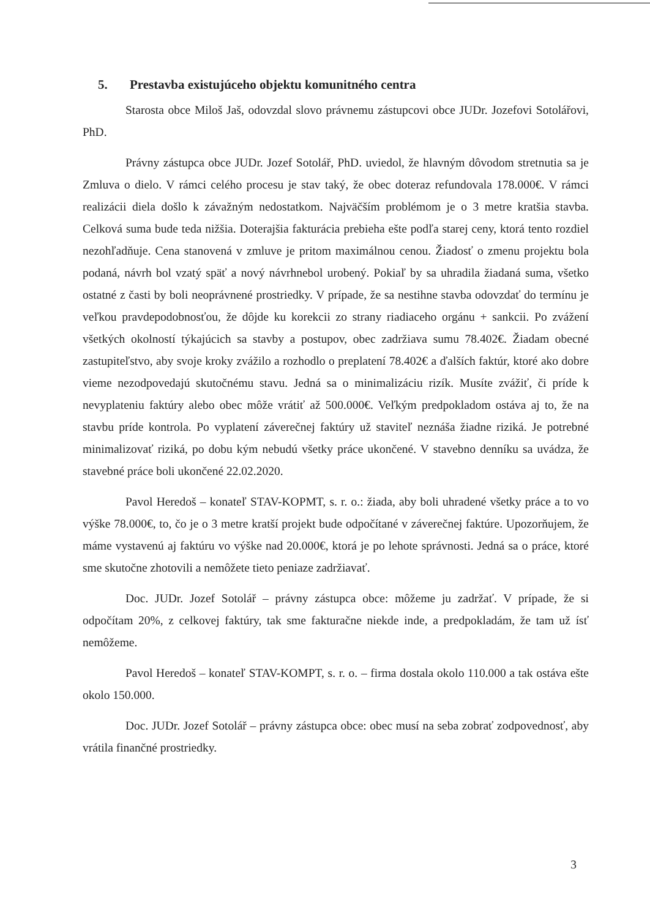5. Prestavba existujúceho objektu komunitného centra
Starosta obce Miloš Jaš, odovzdal slovo právnemu zástupcovi obce JUDr. Jozefovi Sotolářovi, PhD.
Právny zástupca obce JUDr. Jozef Sotolář, PhD. uviedol, že hlavným dôvodom stretnutia sa je Zmluva o dielo. V rámci celého procesu je stav taký, že obec doteraz refundovala 178.000€. V rámci realizácii diela došlo k závažným nedostatkom. Najväčším problémom je o 3 metre kratšia stavba. Celková suma bude teda nižšia. Doterajšia fakturácia prebieha ešte podľa starej ceny, ktorá tento rozdiel nezohľadňuje. Cena stanovená v zmluve je pritom maximálnou cenou. Žiadosť o zmenu projektu bola podaná, návrh bol vzatý späť a nový návrhnebol urobený. Pokiaľ by sa uhradila žiadaná suma, všetko ostatné z časti by boli neoprávnené prostriedky. V prípade, že sa nestihne stavba odovzdať do termínu je veľkou pravdepodobnosťou, že dôjde ku korekcii zo strany riadiaceho orgánu + sankcii. Po zvážení všetkých okolností týkajúcich sa stavby a postupov, obec zadržiava sumu 78.402€. Žiadam obecné zastupiteľstvo, aby svoje kroky zvážilo a rozhodlo o preplatení 78.402€ a ďalších faktúr, ktoré ako dobre vieme nezodpovedajú skutočnému stavu. Jedná sa o minimalizáciu rizík. Musíte zvážiť, či príde k nevyplateniu faktúry alebo obec môže vrátiť až 500.000€. Veľkým predpokladom ostáva aj to, že na stavbu príde kontrola. Po vyplatení záverečnej faktúry už staviteľ neznáša žiadne riziká. Je potrebné minimalizovať riziká, po dobu kým nebudú všetky práce ukončené. V stavebno denníku sa uvádza, že stavebné práce boli ukončené 22.02.2020.
Pavol Heredoš – konateľ STAV-KOPMT, s. r. o.: žiada, aby boli uhradené všetky práce a to vo výške 78.000€, to, čo je o 3 metre kratší projekt bude odpočítané v záverečnej faktúre. Upozorňujem, že máme vystavenú aj faktúru vo výške nad 20.000€, ktorá je po lehote správnosti. Jedná sa o práce, ktoré sme skutočne zhotovili a nemôžete tieto peniaze zadržiavať.
Doc. JUDr. Jozef Sotolář – právny zástupca obce: môžeme ju zadržať. V prípade, že si odpočítam 20%, z celkovej faktúry, tak sme fakturačne niekde inde, a predpokladám, že tam už ísť nemôžeme.
Pavol Heredoš – konateľ STAV-KOMPT, s. r. o. – firma dostala okolo 110.000 a tak ostáva ešte okolo 150.000.
Doc. JUDr. Jozef Sotolář – právny zástupca obce: obec musí na seba zobrať zodpovednosť, aby vrátila finančné prostriedky.
3